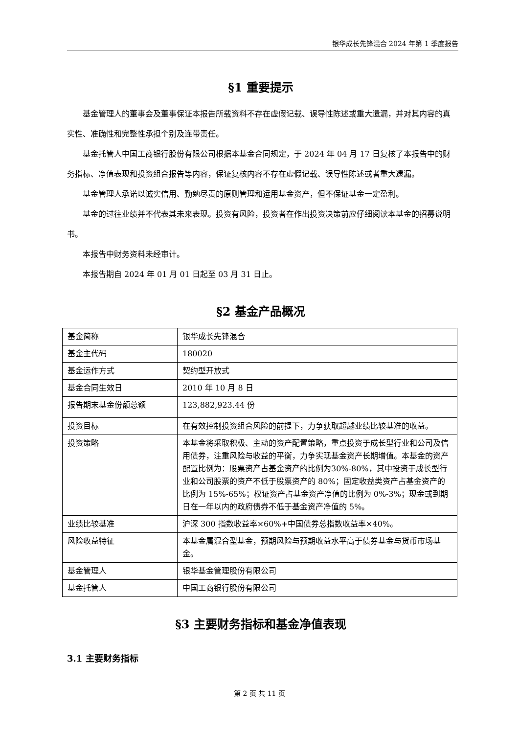银华成长先锋混合 2024 年第 1 季度报告
§1 重要提示
基金管理人的董事会及董事保证本报告所载资料不存在虚假记载、误导性陈述或重大遗漏，并对其内容的真实性、准确性和完整性承担个别及连带责任。
基金托管人中国工商银行股份有限公司根据本基金合同规定，于 2024 年 04 月 17 日复核了本报告中的财务指标、净值表现和投资组合报告等内容，保证复核内容不存在虚假记载、误导性陈述或者重大遗漏。
基金管理人承诺以诚实信用、勤勉尽责的原则管理和运用基金资产，但不保证基金一定盈利。
基金的过往业绩并不代表其未来表现。投资有风险，投资者在作出投资决策前应仔细阅读本基金的招募说明书。
本报告中财务资料未经审计。
本报告期自 2024 年 01 月 01 日起至 03 月 31 日止。
§2 基金产品概况
| 基金简称 | 银华成长先锋混合 |
| 基金主代码 | 180020 |
| 基金运作方式 | 契约型开放式 |
| 基金合同生效日 | 2010 年 10 月 8 日 |
| 报告期末基金份额总额 | 123,882,923.44 份 |
| 投资目标 | 在有效控制投资组合风险的前提下，力争获取超越业绩比较基准的收益。 |
| 投资策略 | 本基金将采取积极、主动的资产配置策略，重点投资于成长型行业和公司及信用债券，注重风险与收益的平衡，力争实现基金资产长期增值。本基金的资产配置比例为：股票资产占基金资产的比例为30%-80%，其中投资于成长型行业和公司股票的资产不低于股票资产的 80%；固定收益类资产占基金资产的比例为 15%-65%；权证资产占基金资产净值的比例为 0%-3%；现金或到期日在一年以内的政府债券不低于基金资产净值的 5%。 |
| 业绩比较基准 | 沪深 300 指数收益率×60%+中国债券总指数收益率×40%。 |
| 风险收益特征 | 本基金属混合型基金，预期风险与预期收益水平高于债券基金与货币市场基金。 |
| 基金管理人 | 银华基金管理股份有限公司 |
| 基金托管人 | 中国工商银行股份有限公司 |
§3 主要财务指标和基金净值表现
3.1 主要财务指标
第 2 页 共 11 页